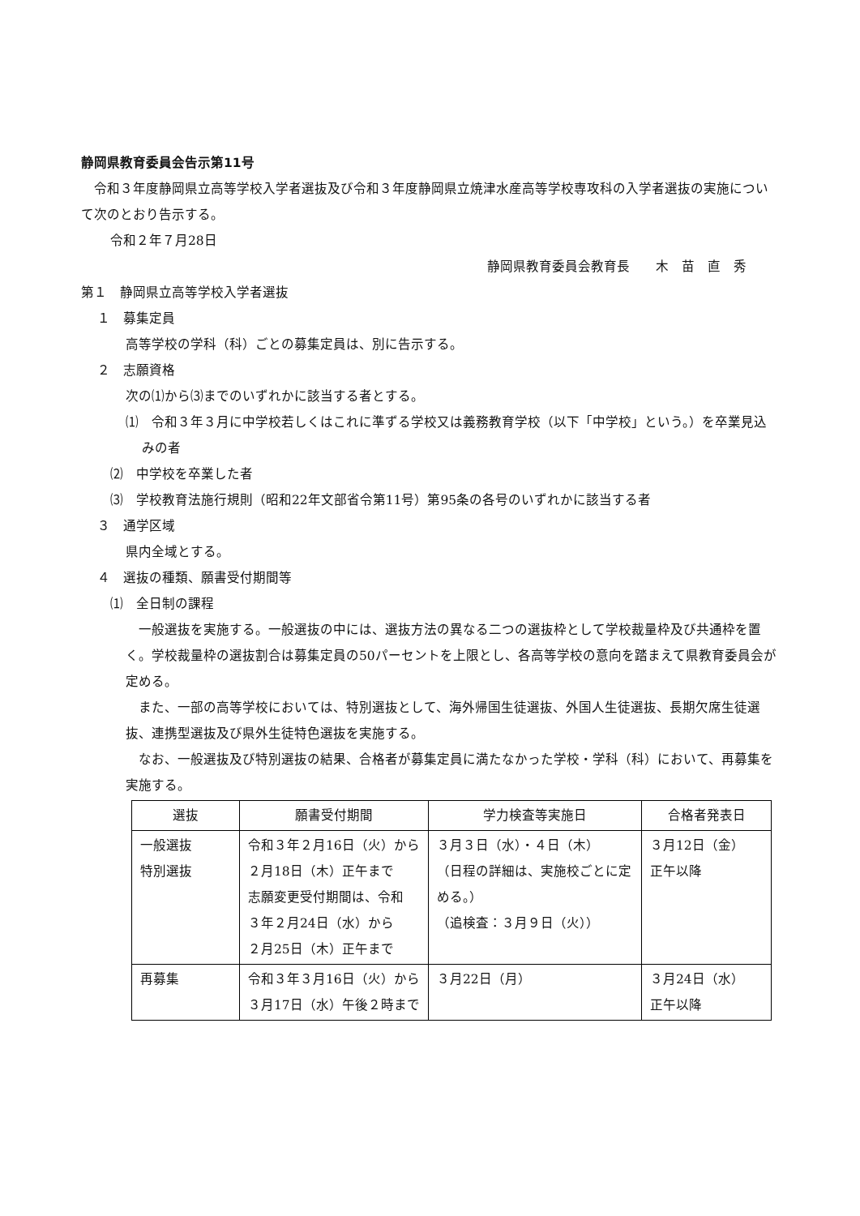静岡県教育委員会告示第11号
　令和３年度静岡県立高等学校入学者選抜及び令和３年度静岡県立焼津水産高等学校専攻科の入学者選抜の実施について次のとおり告示する。
令和２年７月28日
静岡県教育委員会教育長　　木　苗　直　秀
第１　静岡県立高等学校入学者選抜
１　募集定員
高等学校の学科（科）ごとの募集定員は、別に告示する。
２　志願資格
次の⑴から⑶までのいずれかに該当する者とする。
⑴　令和３年３月に中学校若しくはこれに準ずる学校又は義務教育学校（以下「中学校」という。）を卒業見込みの者
⑵　中学校を卒業した者
⑶　学校教育法施行規則（昭和22年文部省令第11号）第95条の各号のいずれかに該当する者
３　通学区域
県内全域とする。
４　選抜の種類、願書受付期間等
⑴　全日制の課程
　一般選抜を実施する。一般選抜の中には、選抜方法の異なる二つの選抜枠として学校裁量枠及び共通枠を置く。学校裁量枠の選抜割合は募集定員の50パーセントを上限とし、各高等学校の意向を踏まえて県教育委員会が定める。
　また、一部の高等学校においては、特別選抜として、海外帰国生徒選抜、外国人生徒選抜、長期欠席生徒選抜、連携型選抜及び県外生徒特色選抜を実施する。
　なお、一般選抜及び特別選抜の結果、合格者が募集定員に満たなかった学校・学科（科）において、再募集を実施する。
| 選抜 | 願書受付期間 | 学力検査等実施日 | 合格者発表日 |
| --- | --- | --- | --- |
| 一般選抜 特別選抜 | 令和３年２月16日（火）から ２月18日（木）正午まで 志願変更受付期間は、令和 ３年２月24日（水）から ２月25日（木）正午まで | ３月３日（水）・４日（木） （日程の詳細は、実施校ごとに定める。） （追検査：３月９日（火）） | ３月12日（金） 正午以降 |
| 再募集 | 令和３年３月16日（火）から３月17日（水）午後２時まで | ３月22日（月） | ３月24日（水） 正午以降 |